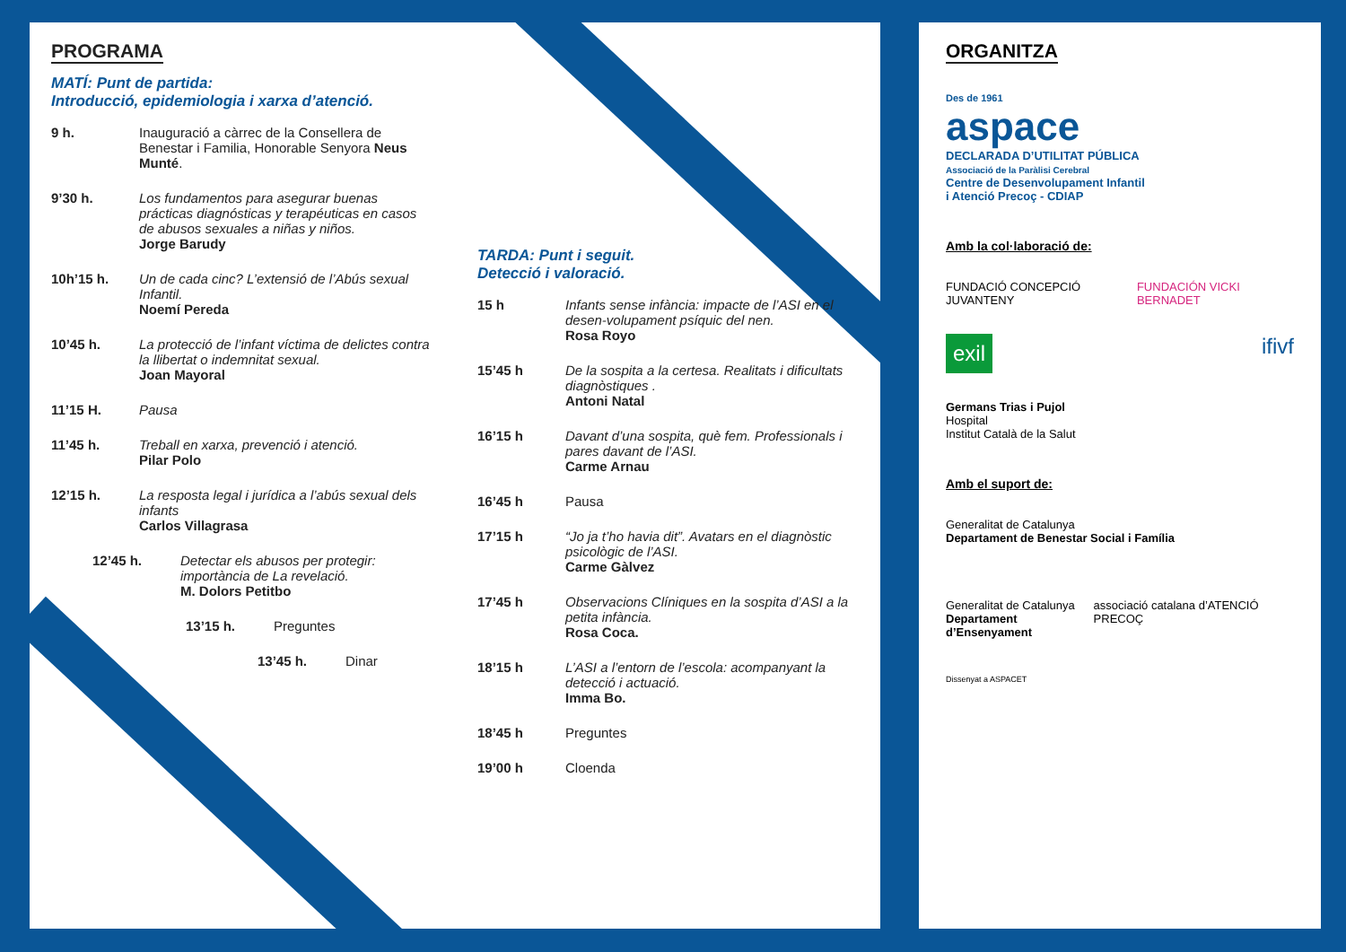PROGRAMA
MATÍ: Punt de partida:
Introducció, epidemiologia i xarxa d’atenció.
9 h. Inauguració a càrrec de la Consellera de Benestar i Familia, Honorable Senyora Neus Munté.
9’30 h. Los fundamentos para asegurar buenas prácticas diagnósticas y terapéuticas en casos de abusos sexuales a niñas y niños.
Jorge Barudy
10h’15 h. Un de cada cinc? L’extensió de l’Abús sexual Infantil.
Noemí Pereda
10’45 h. La protecció de l’infant víctima de delictes contra la llibertat o indemnitat sexual.
Joan Mayoral
11’15 H. Pausa
11’45 h. Treball en xarxa, prevenció i atenció.
Pilar Polo
12’15 h. La resposta legal i jurídica a l’abús sexual dels infants
Carlos Villagrasa
12’45 h. Detectar els abusos per protegir: importància de La revelació.
M. Dolors Petitbo
13’15 h. Preguntes
13’45 h. Dinar
TARDA: Punt i seguit.
Detecció i valoració.
15 h Infants sense infància: impacte de l’ASI en el desen-volupament psíquic del nen.
Rosa Royo
15’45 h De la sospita a la certesa. Realitats i dificultats diagnòstiques .
Antoni Natal
16’15 h Davant d’una sospita, què fem. Professionals i pares davant de l’ASI.
Carme Arnau
16’45 h Pausa
17’15 h “Jo ja t’ho havia dit”. Avatars en el diagnòstic psicològic de l’ASI.
Carme Gàlvez
17’45 h Observacions Clíniques en la sospita d’ASI a la petita infància.
Rosa Coca.
18’15 h L’ASI a l’entorn de l’escola: acompanyant la detecció i actuació.
Imma Bo.
18’45 h Preguntes
19’00 h Cloenda
ORGANITZA
Des de 1961
aspace
DECLARADA D’UTILITAT PÚBLICA
Associació de la Paràlisi Cerebral
Centre de Desenvolupament Infantil
i Atenció Precoç - CDIAP
Amb la col·laboració de:
FUNDACIÓ CONCEPCIÓ JUVANTENY FUNDACIÓN VICKI BERNADET
exil ifivf
Germans Trias i Pujol
Hospital
Institut Català de la Salut
Amb el suport de:
Generalitat de Catalunya
Departament de Benestar Social i Família
Generalitat de Catalunya
Departament d’Ensenyament
associació catalana d’ATENCIÓ PRECOÇ
Dissenyat a ASPACET